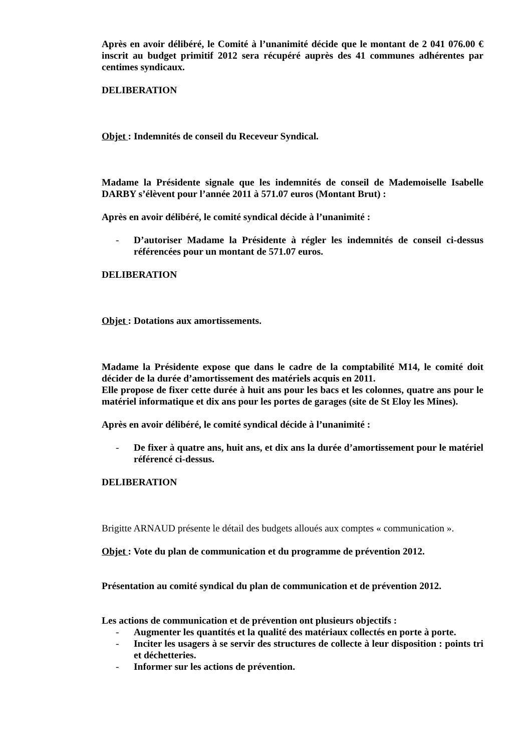Après en avoir délibéré, le Comité à l’unanimité décide que le montant de 2 041 076.00 € inscrit au budget primitif 2012 sera récupéré auprès des 41 communes adhérentes par centimes syndicaux.
DELIBERATION
Objet : Indemnités de conseil du Receveur Syndical.
Madame la Présidente signale que les indemnités de conseil de Mademoiselle Isabelle DARBY s’élèvent pour l’année 2011 à 571.07 euros (Montant Brut) :
Après en avoir délibéré, le comité syndical décide à l’unanimité :
- D’autoriser Madame la Présidente à régler les indemnités de conseil ci-dessus référencées pour un montant de 571.07 euros.
DELIBERATION
Objet : Dotations aux amortissements.
Madame la Présidente expose que dans le cadre de la comptabilité M14, le comité doit décider de la durée d’amortissement des matériels acquis en 2011.
Elle propose de fixer cette durée à huit ans pour les bacs et les colonnes, quatre ans pour le matériel informatique et dix ans pour les portes de garages (site de St Eloy les Mines).
Après en avoir délibéré, le comité syndical décide à l’unanimité :
- De fixer à quatre ans, huit ans, et dix ans la durée d’amortissement pour le matériel référencé ci-dessus.
DELIBERATION
Brigitte ARNAUD présente le détail des budgets alloués aux comptes « communication ».
Objet : Vote du plan de communication et du programme de prévention 2012.
Présentation au comité syndical du plan de communication et de prévention 2012.
Les actions de communication et de prévention ont plusieurs objectifs :
- Augmenter les quantités et la qualité des matériaux collectés en porte à porte.
- Inciter les usagers à se servir des structures de collecte à leur disposition : points tri et déchetteries.
- Informer sur les actions de prévention.